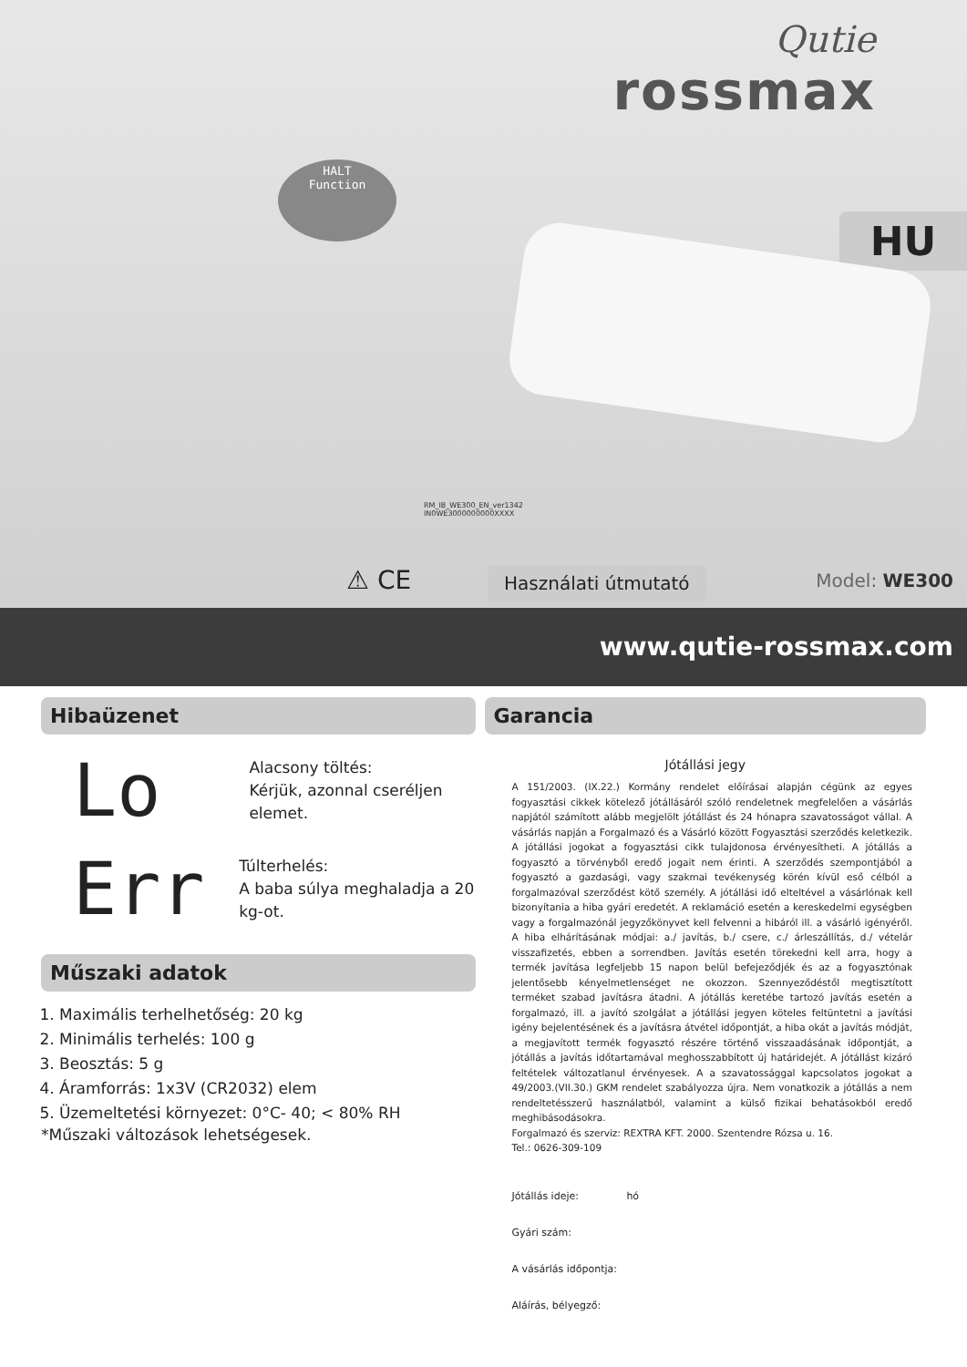Qutie
rossmax
HALT
Function
HU
RM_IB_WE300_EN_ver1342
IN0WE3000000000XXXX
⚠ CE Használati útmutató Model: WE300
www.qutie-rossmax.com
Hibaüzenet
Lo
Alacsony töltés:
Kérjük, azonnal cseréljen elemet.
Err
Túlterhelés:
A baba súlya meghaladja a 20 kg-ot.
Műszaki adatok
1. Maximális terhelhetőség: 20 kg
2. Minimális terhelés: 100 g
3. Beosztás: 5 g
4. Áramforrás: 1x3V (CR2032) elem
5. Üzemeltetési környezet: 0°C- 40; < 80% RH
*Műszaki változások lehetségesek.
Garancia
Jótállási jegy
A 151/2003. (IX.22.) Kormány rendelet előírásai alapján cégünk az egyes fogyasztási cikkek kötelező jótállásáról szóló rendeletnek megfelelően a vásárlás napjától számított alább megjelölt jótállást és 24 hónapra szavatosságot vállal. A vásárlás napján a Forgalmazó és a Vásárló között Fogyasztási szerződés keletkezik. A jótállási jogokat a fogyasztási cikk tulajdonosa érvényesítheti. A jótállás a fogyasztó a törvényből eredő jogait nem érinti. A szerződés szempontjából a fogyasztó a gazdasági, vagy szakmai tevékenység körén kívül eső célból a forgalmazóval szerződést kötő személy. A jótállási idő elteltével a vásárlónak kell bizonyítania a hiba gyári eredetét. A reklamáció esetén a kereskedelmi egységben vagy a forgalmazónál jegyzőkönyvet kell felvenni a hibáról ill. a vásárló igényéről. A hiba elhárításának módjai: a./ javítás, b./ csere, c./ árleszállítás, d./ vételár visszafizetés, ebben a sorrendben. Javítás esetén törekedni kell arra, hogy a termék javítása legfeljebb 15 napon belül befejeződjék és az a fogyasztónak jelentősebb kényelmetlenséget ne okozzon. Szennyeződéstől megtisztított terméket szabad javításra átadni. A jótállás keretébe tartozó javítás esetén a forgalmazó, ill. a javító szolgálat a jótállási jegyen köteles feltüntetni a javítási igény bejelentésének és a javításra átvétel időpontját, a hiba okát a javítás módját, a megjavított termék fogyasztó részére történő visszaadásának időpontját, a jótállás a javítás időtartamával meghosszabbított új határidejét. A jótállást kizáró feltételek változatlanul érvényesek. A a szavatossággal kapcsolatos jogokat a 49/2003.(VII.30.) GKM rendelet szabályozza újra. Nem vonatkozik a jótállás a nem rendeltetésszerű használatból, valamint a külső fizikai behatásokból eredő meghibásodásokra.
Forgalmazó és szerviz: REXTRA KFT. 2000. Szentendre Rózsa u. 16.
Tel.: 0626-309-109
Jótállás ideje: hó
Gyári szám:
A vásárlás időpontja:
Aláírás, bélyegző: